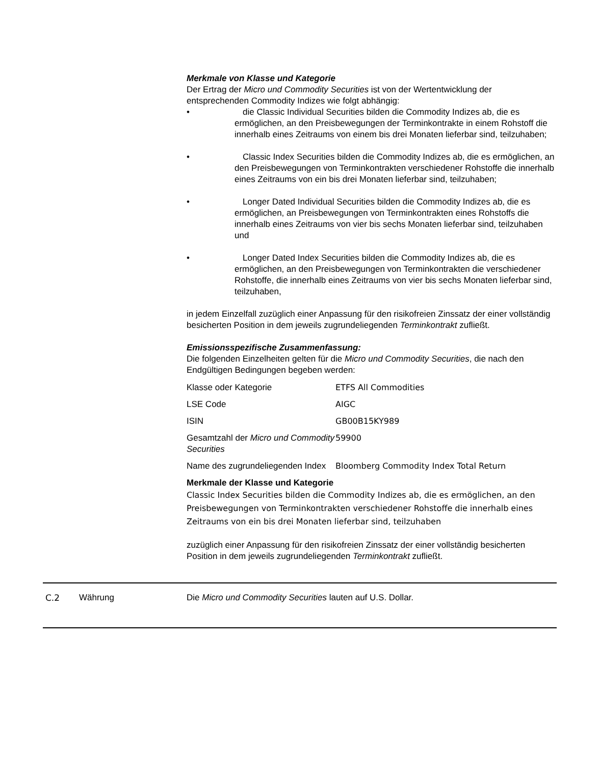Merkmale von Klasse und Kategorie
Der Ertrag der Micro und Commodity Securities ist von der Wertentwicklung der entsprechenden Commodity Indizes wie folgt abhängig:
• die Classic Individual Securities bilden die Commodity Indizes ab, die es ermöglichen, an den Preisbewegungen der Terminkontrakte in einem Rohstoff die innerhalb eines Zeitraums von einem bis drei Monaten lieferbar sind, teilzuhaben;
• Classic Index Securities bilden die Commodity Indizes ab, die es ermöglichen, an den Preisbewegungen von Terminkontrakten verschiedener Rohstoffe die innerhalb eines Zeitraums von ein bis drei Monaten lieferbar sind, teilzuhaben;
• Longer Dated Individual Securities bilden die Commodity Indizes ab, die es ermöglichen, an Preisbewegungen von Terminkontrakten eines Rohstoffs die innerhalb eines Zeitraums von vier bis sechs Monaten lieferbar sind, teilzuhaben und
• Longer Dated Index Securities bilden die Commodity Indizes ab, die es ermöglichen, an den Preisbewegungen von Terminkontrakten die verschiedener Rohstoffe, die innerhalb eines Zeitraums von vier bis sechs Monaten lieferbar sind, teilzuhaben,
in jedem Einzelfall zuzüglich einer Anpassung für den risikofreien Zinssatz der einer vollständig besicherten Position in dem jeweils zugrundeliegenden Terminkontrakt zufließt.
Emissionsspezifische Zusammenfassung:
Die folgenden Einzelheiten gelten für die Micro und Commodity Securities, die nach den Endgültigen Bedingungen begeben werden:
| Klasse oder Kategorie | ETFS All Commodities |
| LSE Code | AIGC |
| ISIN | GB00B15KY989 |
| Gesamtzahl der Micro und Commodity Securities | 59900 |
| Name des zugrundeliegenden Index | Bloomberg Commodity Index Total Return |
Merkmale der Klasse und Kategorie
Classic Index Securities bilden die Commodity Indizes ab, die es ermöglichen, an den Preisbewegungen von Terminkontrakten verschiedener Rohstoffe die innerhalb eines Zeitraums von ein bis drei Monaten lieferbar sind, teilzuhaben
zuzüglich einer Anpassung für den risikofreien Zinssatz der einer vollständig besicherten Position in dem jeweils zugrundeliegenden Terminkontrakt zufließt.
C.2 Währung Die Micro und Commodity Securities lauten auf U.S. Dollar.